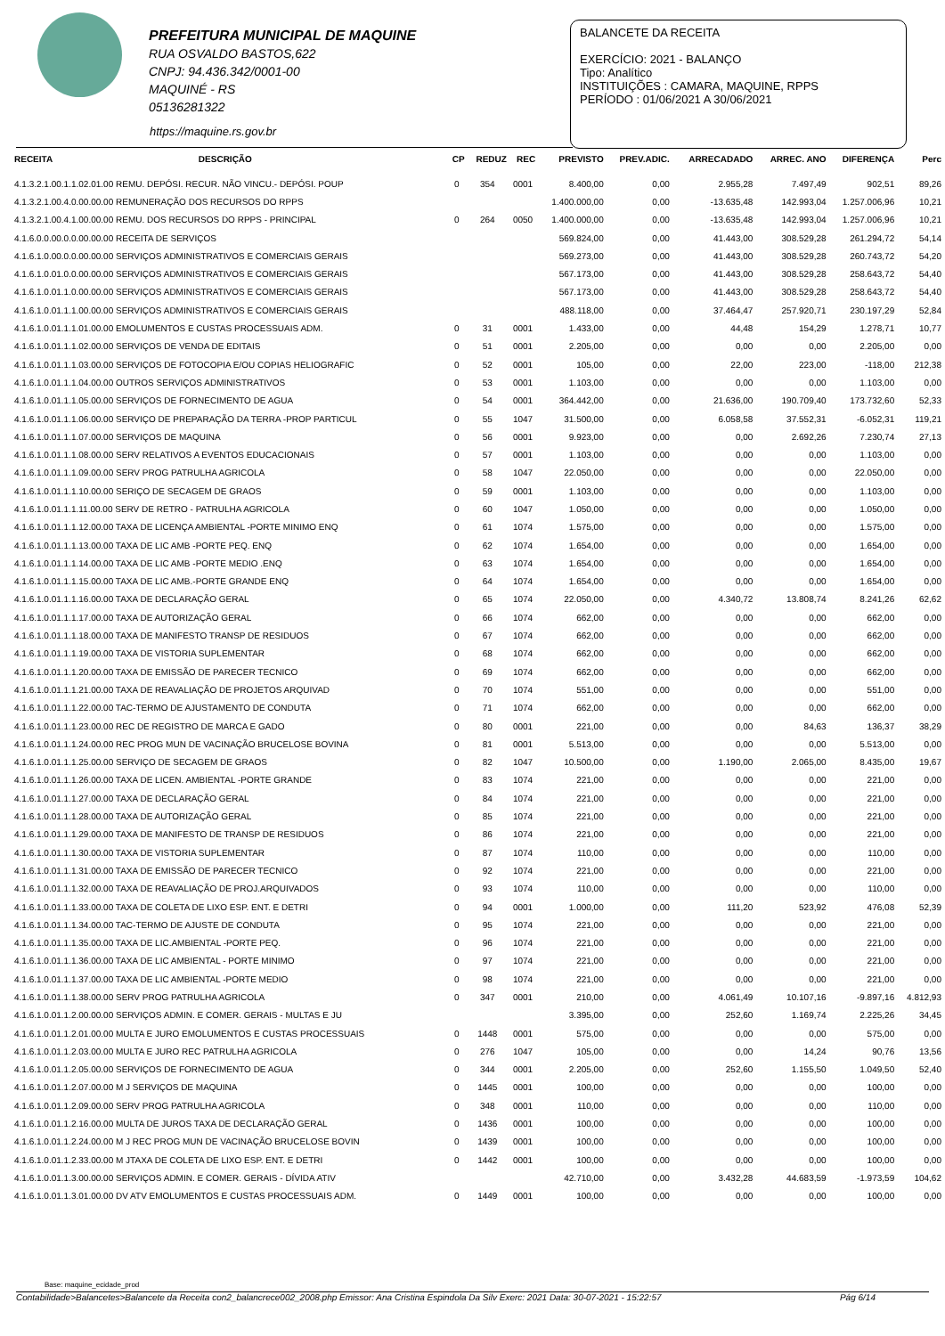PREFEITURA MUNICIPAL DE MAQUINE
RUA OSVALDO BASTOS,622
CNPJ: 94.436.342/0001-00
MAQUINÉ - RS
05136281322
https://maquine.rs.gov.br
BALANCETE DA RECEITA
EXERCÍCIO: 2021 - BALANÇO
Tipo: Analítico
INSTITUIÇÕES : CAMARA, MAQUINE, RPPS
PERÍODO : 01/06/2021 A 30/06/2021
| RECEITA | DESCRIÇÃO | CP | REDUZ | REC | PREVISTO | PREV.ADIC. | ARRECADADO | ARREC. ANO | DIFERENÇA | Perc |
| --- | --- | --- | --- | --- | --- | --- | --- | --- | --- | --- |
| 4.1.3.2.1.00.1.1.02.01.00 REMU. DEPÓSI. RECUR. NÃO VINCU.- DEPÓSI. POUP | | 0 | 354 | 0001 | 8.400,00 | 0,00 | 2.955,28 | 7.497,49 | 902,51 | 89,26 |
| 4.1.3.2.1.00.4.0.00.00.00 REMUNERAÇÃO DOS RECURSOS DO RPPS | | | | | 1.400.000,00 | 0,00 | -13.635,48 | 142.993,04 | 1.257.006,96 | 10,21 |
| 4.1.3.2.1.00.4.1.00.00.00 REMU. DOS RECURSOS DO RPPS - PRINCIPAL | | 0 | 264 | 0050 | 1.400.000,00 | 0,00 | -13.635,48 | 142.993,04 | 1.257.006,96 | 10,21 |
| 4.1.6.0.0.00.0.0.00.00.00 RECEITA DE SERVIÇOS | | | | | 569.824,00 | 0,00 | 41.443,00 | 308.529,28 | 261.294,72 | 54,14 |
| 4.1.6.1.0.00.0.0.00.00.00 SERVIÇOS ADMINISTRATIVOS E COMERCIAIS GERAIS | | | | | 569.273,00 | 0,00 | 41.443,00 | 308.529,28 | 260.743,72 | 54,20 |
| 4.1.6.1.0.01.0.0.00.00.00 SERVIÇOS ADMINISTRATIVOS E COMERCIAIS GERAIS | | | | | 567.173,00 | 0,00 | 41.443,00 | 308.529,28 | 258.643,72 | 54,40 |
| 4.1.6.1.0.01.1.0.00.00.00 SERVIÇOS ADMINISTRATIVOS E COMERCIAIS GERAIS | | | | | 567.173,00 | 0,00 | 41.443,00 | 308.529,28 | 258.643,72 | 54,40 |
| 4.1.6.1.0.01.1.1.00.00.00 SERVIÇOS ADMINISTRATIVOS E COMERCIAIS GERAIS | | | | | 488.118,00 | 0,00 | 37.464,47 | 257.920,71 | 230.197,29 | 52,84 |
| 4.1.6.1.0.01.1.1.01.00.00 EMOLUMENTOS E CUSTAS PROCESSUAIS ADM. | | 0 | 31 | 0001 | 1.433,00 | 0,00 | 44,48 | 154,29 | 1.278,71 | 10,77 |
| 4.1.6.1.0.01.1.1.02.00.00 SERVIÇOS DE VENDA DE EDITAIS | | 0 | 51 | 0001 | 2.205,00 | 0,00 | 0,00 | 0,00 | 2.205,00 | 0,00 |
| 4.1.6.1.0.01.1.1.03.00.00 SERVIÇOS DE FOTOCOPIA E/OU COPIAS HELIOGRAFIC | | 0 | 52 | 0001 | 105,00 | 0,00 | 22,00 | 223,00 | -118,00 | 212,38 |
| 4.1.6.1.0.01.1.1.04.00.00 OUTROS SERVIÇOS ADMINISTRATIVOS | | 0 | 53 | 0001 | 1.103,00 | 0,00 | 0,00 | 0,00 | 1.103,00 | 0,00 |
| 4.1.6.1.0.01.1.1.05.00.00 SERVIÇOS DE FORNECIMENTO DE AGUA | | 0 | 54 | 0001 | 364.442,00 | 0,00 | 21.636,00 | 190.709,40 | 173.732,60 | 52,33 |
| 4.1.6.1.0.01.1.1.06.00.00 SERVIÇO DE PREPARAÇÃO DA TERRA -PROP PARTICUL | | 0 | 55 | 1047 | 31.500,00 | 0,00 | 6.058,58 | 37.552,31 | -6.052,31 | 119,21 |
| 4.1.6.1.0.01.1.1.07.00.00 SERVIÇOS DE MAQUINA | | 0 | 56 | 0001 | 9.923,00 | 0,00 | 0,00 | 2.692,26 | 7.230,74 | 27,13 |
| 4.1.6.1.0.01.1.1.08.00.00 SERV RELATIVOS A EVENTOS EDUCACIONAIS | | 0 | 57 | 0001 | 1.103,00 | 0,00 | 0,00 | 0,00 | 1.103,00 | 0,00 |
| 4.1.6.1.0.01.1.1.09.00.00 SERV PROG PATRULHA AGRICOLA | | 0 | 58 | 1047 | 22.050,00 | 0,00 | 0,00 | 0,00 | 22.050,00 | 0,00 |
| 4.1.6.1.0.01.1.1.10.00.00 SERIÇO DE SECAGEM DE GRAOS | | 0 | 59 | 0001 | 1.103,00 | 0,00 | 0,00 | 0,00 | 1.103,00 | 0,00 |
| 4.1.6.1.0.01.1.1.11.00.00 SERV DE RETRO - PATRULHA AGRICOLA | | 0 | 60 | 1047 | 1.050,00 | 0,00 | 0,00 | 0,00 | 1.050,00 | 0,00 |
| 4.1.6.1.0.01.1.1.12.00.00 TAXA DE LICENÇA AMBIENTAL -PORTE MINIMO ENQ | | 0 | 61 | 1074 | 1.575,00 | 0,00 | 0,00 | 0,00 | 1.575,00 | 0,00 |
| 4.1.6.1.0.01.1.1.13.00.00 TAXA DE LIC AMB -PORTE PEQ. ENQ | | 0 | 62 | 1074 | 1.654,00 | 0,00 | 0,00 | 0,00 | 1.654,00 | 0,00 |
| 4.1.6.1.0.01.1.1.14.00.00 TAXA DE LIC AMB -PORTE MEDIO .ENQ | | 0 | 63 | 1074 | 1.654,00 | 0,00 | 0,00 | 0,00 | 1.654,00 | 0,00 |
| 4.1.6.1.0.01.1.1.15.00.00 TAXA DE LIC AMB.-PORTE GRANDE ENQ | | 0 | 64 | 1074 | 1.654,00 | 0,00 | 0,00 | 0,00 | 1.654,00 | 0,00 |
| 4.1.6.1.0.01.1.1.16.00.00 TAXA DE DECLARAÇÃO GERAL | | 0 | 65 | 1074 | 22.050,00 | 0,00 | 4.340,72 | 13.808,74 | 8.241,26 | 62,62 |
| 4.1.6.1.0.01.1.1.17.00.00 TAXA DE AUTORIZAÇÃO GERAL | | 0 | 66 | 1074 | 662,00 | 0,00 | 0,00 | 0,00 | 662,00 | 0,00 |
| 4.1.6.1.0.01.1.1.18.00.00 TAXA DE MANIFESTO TRANSP DE RESIDUOS | | 0 | 67 | 1074 | 662,00 | 0,00 | 0,00 | 0,00 | 662,00 | 0,00 |
| 4.1.6.1.0.01.1.1.19.00.00 TAXA DE VISTORIA SUPLEMENTAR | | 0 | 68 | 1074 | 662,00 | 0,00 | 0,00 | 0,00 | 662,00 | 0,00 |
| 4.1.6.1.0.01.1.1.20.00.00 TAXA DE EMISSÃO DE PARECER TECNICO | | 0 | 69 | 1074 | 662,00 | 0,00 | 0,00 | 0,00 | 662,00 | 0,00 |
| 4.1.6.1.0.01.1.1.21.00.00 TAXA DE REAVALIAÇÃO DE PROJETOS ARQUIVAD | | 0 | 70 | 1074 | 551,00 | 0,00 | 0,00 | 0,00 | 551,00 | 0,00 |
| 4.1.6.1.0.01.1.1.22.00.00 TAC-TERMO DE AJUSTAMENTO DE CONDUTA | | 0 | 71 | 1074 | 662,00 | 0,00 | 0,00 | 0,00 | 662,00 | 0,00 |
| 4.1.6.1.0.01.1.1.23.00.00 REC DE REGISTRO DE MARCA E GADO | | 0 | 80 | 0001 | 221,00 | 0,00 | 0,00 | 84,63 | 136,37 | 38,29 |
| 4.1.6.1.0.01.1.1.24.00.00 REC PROG MUN DE VACINAÇÃO BRUCELOSE BOVINA | | 0 | 81 | 0001 | 5.513,00 | 0,00 | 0,00 | 0,00 | 5.513,00 | 0,00 |
| 4.1.6.1.0.01.1.1.25.00.00 SERVIÇO DE SECAGEM DE GRAOS | | 0 | 82 | 1047 | 10.500,00 | 0,00 | 1.190,00 | 2.065,00 | 8.435,00 | 19,67 |
| 4.1.6.1.0.01.1.1.26.00.00 TAXA DE LICEN. AMBIENTAL -PORTE GRANDE | | 0 | 83 | 1074 | 221,00 | 0,00 | 0,00 | 0,00 | 221,00 | 0,00 |
| 4.1.6.1.0.01.1.1.27.00.00 TAXA DE DECLARAÇÃO GERAL | | 0 | 84 | 1074 | 221,00 | 0,00 | 0,00 | 0,00 | 221,00 | 0,00 |
| 4.1.6.1.0.01.1.1.28.00.00 TAXA DE AUTORIZAÇÃO GERAL | | 0 | 85 | 1074 | 221,00 | 0,00 | 0,00 | 0,00 | 221,00 | 0,00 |
| 4.1.6.1.0.01.1.1.29.00.00 TAXA DE MANIFESTO DE TRANSP DE RESIDUOS | | 0 | 86 | 1074 | 221,00 | 0,00 | 0,00 | 0,00 | 221,00 | 0,00 |
| 4.1.6.1.0.01.1.1.30.00.00 TAXA DE VISTORIA SUPLEMENTAR | | 0 | 87 | 1074 | 110,00 | 0,00 | 0,00 | 0,00 | 110,00 | 0,00 |
| 4.1.6.1.0.01.1.1.31.00.00 TAXA DE EMISSÃO DE PARECER TECNICO | | 0 | 92 | 1074 | 221,00 | 0,00 | 0,00 | 0,00 | 221,00 | 0,00 |
| 4.1.6.1.0.01.1.1.32.00.00 TAXA DE REAVALIAÇÃO DE PROJ.ARQUIVADOS | | 0 | 93 | 1074 | 110,00 | 0,00 | 0,00 | 0,00 | 110,00 | 0,00 |
| 4.1.6.1.0.01.1.1.33.00.00 TAXA DE COLETA DE LIXO ESP. ENT. E DETRI | | 0 | 94 | 0001 | 1.000,00 | 0,00 | 111,20 | 523,92 | 476,08 | 52,39 |
| 4.1.6.1.0.01.1.1.34.00.00 TAC-TERMO DE AJUSTE DE CONDUTA | | 0 | 95 | 1074 | 221,00 | 0,00 | 0,00 | 0,00 | 221,00 | 0,00 |
| 4.1.6.1.0.01.1.1.35.00.00 TAXA DE LIC.AMBIENTAL -PORTE PEQ. | | 0 | 96 | 1074 | 221,00 | 0,00 | 0,00 | 0,00 | 221,00 | 0,00 |
| 4.1.6.1.0.01.1.1.36.00.00 TAXA DE LIC AMBIENTAL - PORTE MINIMO | | 0 | 97 | 1074 | 221,00 | 0,00 | 0,00 | 0,00 | 221,00 | 0,00 |
| 4.1.6.1.0.01.1.1.37.00.00 TAXA DE LIC AMBIENTAL -PORTE MEDIO | | 0 | 98 | 1074 | 221,00 | 0,00 | 0,00 | 0,00 | 221,00 | 0,00 |
| 4.1.6.1.0.01.1.1.38.00.00 SERV PROG PATRULHA AGRICOLA | | 0 | 347 | 0001 | 210,00 | 0,00 | 4.061,49 | 10.107,16 | -9.897,16 | 4.812,93 |
| 4.1.6.1.0.01.1.2.00.00.00 SERVIÇOS ADMIN. E COMER. GERAIS - MULTAS E JU | | | | | 3.395,00 | 0,00 | 252,60 | 1.169,74 | 2.225,26 | 34,45 |
| 4.1.6.1.0.01.1.2.01.00.00 MULTA E JURO EMOLUMENTOS E CUSTAS PROCESSUAIS | | 0 | 1448 | 0001 | 575,00 | 0,00 | 0,00 | 0,00 | 575,00 | 0,00 |
| 4.1.6.1.0.01.1.2.03.00.00 MULTA E JURO REC PATRULHA AGRICOLA | | 0 | 276 | 1047 | 105,00 | 0,00 | 0,00 | 14,24 | 90,76 | 13,56 |
| 4.1.6.1.0.01.1.2.05.00.00 SERVIÇOS DE FORNECIMENTO DE AGUA | | 0 | 344 | 0001 | 2.205,00 | 0,00 | 252,60 | 1.155,50 | 1.049,50 | 52,40 |
| 4.1.6.1.0.01.1.2.07.00.00 M J SERVIÇOS DE MAQUINA | | 0 | 1445 | 0001 | 100,00 | 0,00 | 0,00 | 0,00 | 100,00 | 0,00 |
| 4.1.6.1.0.01.1.2.09.00.00 SERV PROG PATRULHA AGRICOLA | | 0 | 348 | 0001 | 110,00 | 0,00 | 0,00 | 0,00 | 110,00 | 0,00 |
| 4.1.6.1.0.01.1.2.16.00.00 MULTA DE JUROS TAXA DE DECLARAÇÃO GERAL | | 0 | 1436 | 0001 | 100,00 | 0,00 | 0,00 | 0,00 | 100,00 | 0,00 |
| 4.1.6.1.0.01.1.2.24.00.00 M J REC PROG MUN DE VACINAÇÃO BRUCELOSE BOVIN | | 0 | 1439 | 0001 | 100,00 | 0,00 | 0,00 | 0,00 | 100,00 | 0,00 |
| 4.1.6.1.0.01.1.2.33.00.00 M JTAXA DE COLETA DE LIXO ESP. ENT. E DETRI | | 0 | 1442 | 0001 | 100,00 | 0,00 | 0,00 | 0,00 | 100,00 | 0,00 |
| 4.1.6.1.0.01.1.3.00.00.00 SERVIÇOS ADMIN. E COMER. GERAIS - DÍVIDA ATIV | | | | | 42.710,00 | 0,00 | 3.432,28 | 44.683,59 | -1.973,59 | 104,62 |
| 4.1.6.1.0.01.1.3.01.00.00 DV ATV EMOLUMENTOS E CUSTAS PROCESSUAIS ADM. | | 0 | 1449 | 0001 | 100,00 | 0,00 | 0,00 | 0,00 | 100,00 | 0,00 |
Base: maquine_ecidade_prod
Contabilidade>Balancetes>Balancete da Receita con2_balancrece002_2008.php Emissor: Ana Cristina Espindola Da Silv Exerc: 2021 Data: 30-07-2021 - 15:22:57 Pág 6/14